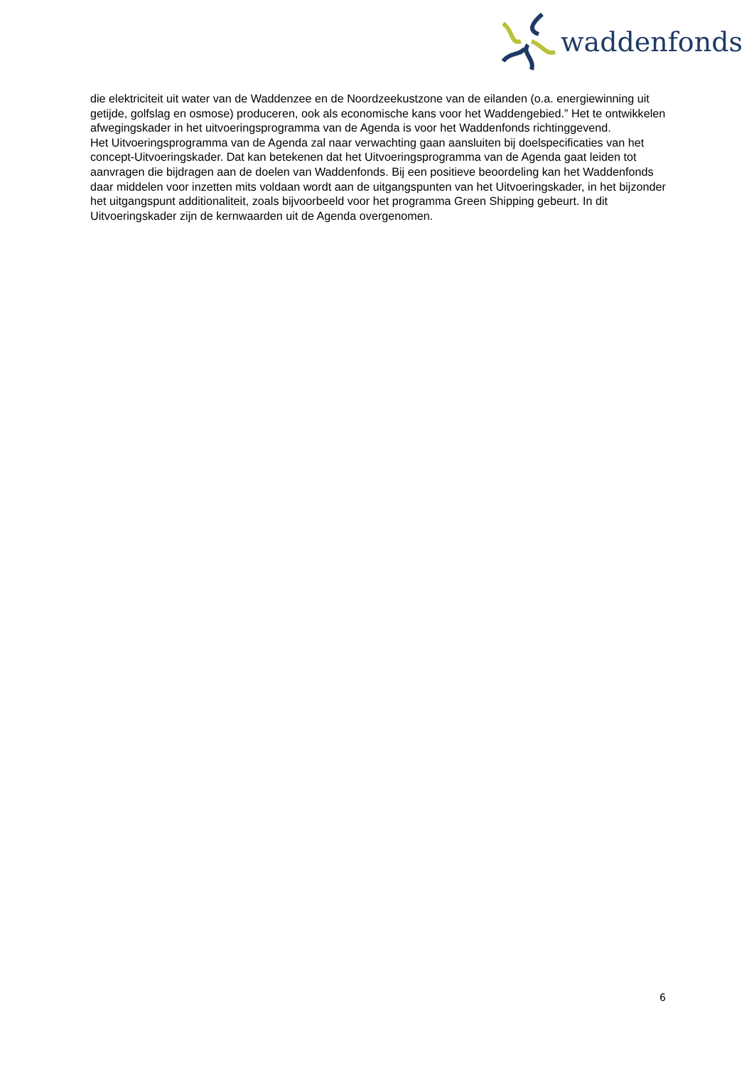waddenfonds
die elektriciteit uit water van de Waddenzee en de Noordzeekustzone van de eilanden (o.a. energiewinning uit getijde, golfslag en osmose) produceren, ook als economische kans voor het Waddengebied.” Het te ontwikkelen afwegingskader in het uitvoeringsprogramma van de Agenda is voor het Waddenfonds richtinggevend.
Het Uitvoeringsprogramma van de Agenda zal naar verwachting gaan aansluiten bij doelspecificaties van het concept-Uitvoeringskader. Dat kan betekenen dat het Uitvoeringsprogramma van de Agenda gaat leiden tot aanvragen die bijdragen aan de doelen van Waddenfonds. Bij een positieve beoordeling kan het Waddenfonds daar middelen voor inzetten mits voldaan wordt aan de uitgangspunten van het Uitvoeringskader, in het bijzonder het uitgangspunt additionaliteit, zoals bijvoorbeeld voor het programma Green Shipping gebeurt. In dit Uitvoeringskader zijn de kernwaarden uit de Agenda overgenomen.
6